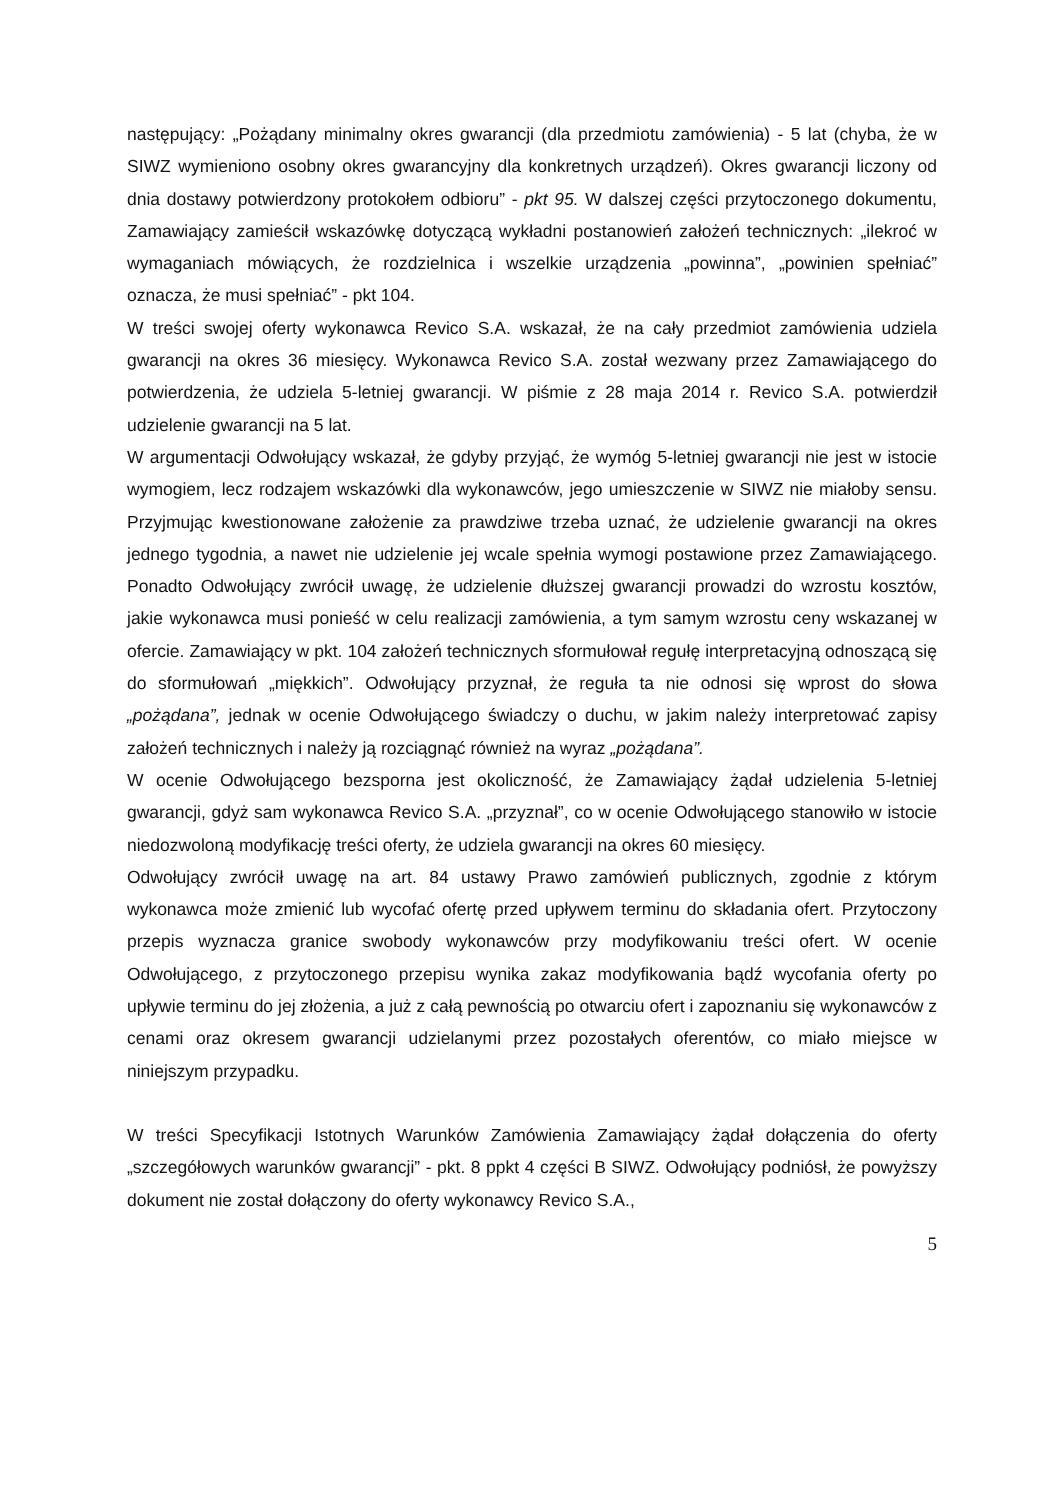następujący: „Pożądany minimalny okres gwarancji (dla przedmiotu zamówienia) - 5 lat (chyba, że w SIWZ wymieniono osobny okres gwarancyjny dla konkretnych urządzeń). Okres gwarancji liczony od dnia dostawy potwierdzony protokołem odbioru” - pkt 95. W dalszej części przytoczonego dokumentu, Zamawiający zamieścił wskazówkę dotyczącą wykładni postanowień założeń technicznych: „ilekroć w wymaganiach mówiących, że rozdzielnica i wszelkie urządzenia „powinna”, „powinien spełniać” oznacza, że musi spełniać” - pkt 104.
W treści swojej oferty wykonawca Revico S.A. wskazał, że na cały przedmiot zamówienia udziela gwarancji na okres 36 miesięcy. Wykonawca Revico S.A. został wezwany przez Zamawiającego do potwierdzenia, że udziela 5-letniej gwarancji. W piśmie z 28 maja 2014 r. Revico S.A. potwierdził udzielenie gwarancji na 5 lat.
W argumentacji Odwołujący wskazał, że gdyby przyjąć, że wymóg 5-letniej gwarancji nie jest w istocie wymogiem, lecz rodzajem wskazówki dla wykonawców, jego umieszczenie w SIWZ nie miałoby sensu. Przyjmując kwestionowane założenie za prawdziwe trzeba uznać, że udzielenie gwarancji na okres jednego tygodnia, a nawet nie udzielenie jej wcale spełnia wymogi postawione przez Zamawiającego. Ponadto Odwołujący zwrócił uwagę, że udzielenie dłuższej gwarancji prowadzi do wzrostu kosztów, jakie wykonawca musi ponieść w celu realizacji zamówienia, a tym samym wzrostu ceny wskazanej w ofercie. Zamawiający w pkt. 104 założeń technicznych sformułował regułę interpretacyjną odnoszącą się do sformułowań „miękkich”. Odwołujący przyznał, że reguła ta nie odnosi się wprost do słowa „pożądana”, jednak w ocenie Odwołującego świadczy o duchu, w jakim należy interpretować zapisy założeń technicznych i należy ją rozciągnąć również na wyraz „pożądana”.
W ocenie Odwołującego bezsporna jest okoliczność, że Zamawiający żądał udzielenia 5-letniej gwarancji, gdyż sam wykonawca Revico S.A. „przyznał”, co w ocenie Odwołującego stanowiło w istocie niedozwoloną modyfikację treści oferty, że udziela gwarancji na okres 60 miesięcy.
Odwołujący zwrócił uwagę na art. 84 ustawy Prawo zamówień publicznych, zgodnie z którym wykonawca może zmienić lub wycofać ofertę przed upływem terminu do składania ofert. Przytoczony przepis wyznacza granice swobody wykonawców przy modyfikowaniu treści ofert. W ocenie Odwołującego, z przytoczonego przepisu wynika zakaz modyfikowania bądź wycofania oferty po upływie terminu do jej złożenia, a już z całą pewnością po otwarciu ofert i zapoznaniu się wykonawców z cenami oraz okresem gwarancji udzielanymi przez pozostałych oferentów, co miało miejsce w niniejszym przypadku.
W treści Specyfikacji Istotnych Warunków Zamówienia Zamawiający żądał dołączenia do oferty „szczegółowych warunków gwarancji” - pkt. 8 ppkt 4 części B SIWZ. Odwołujący podniósł, że powyższy dokument nie został dołączony do oferty wykonawcy Revico S.A.,
5